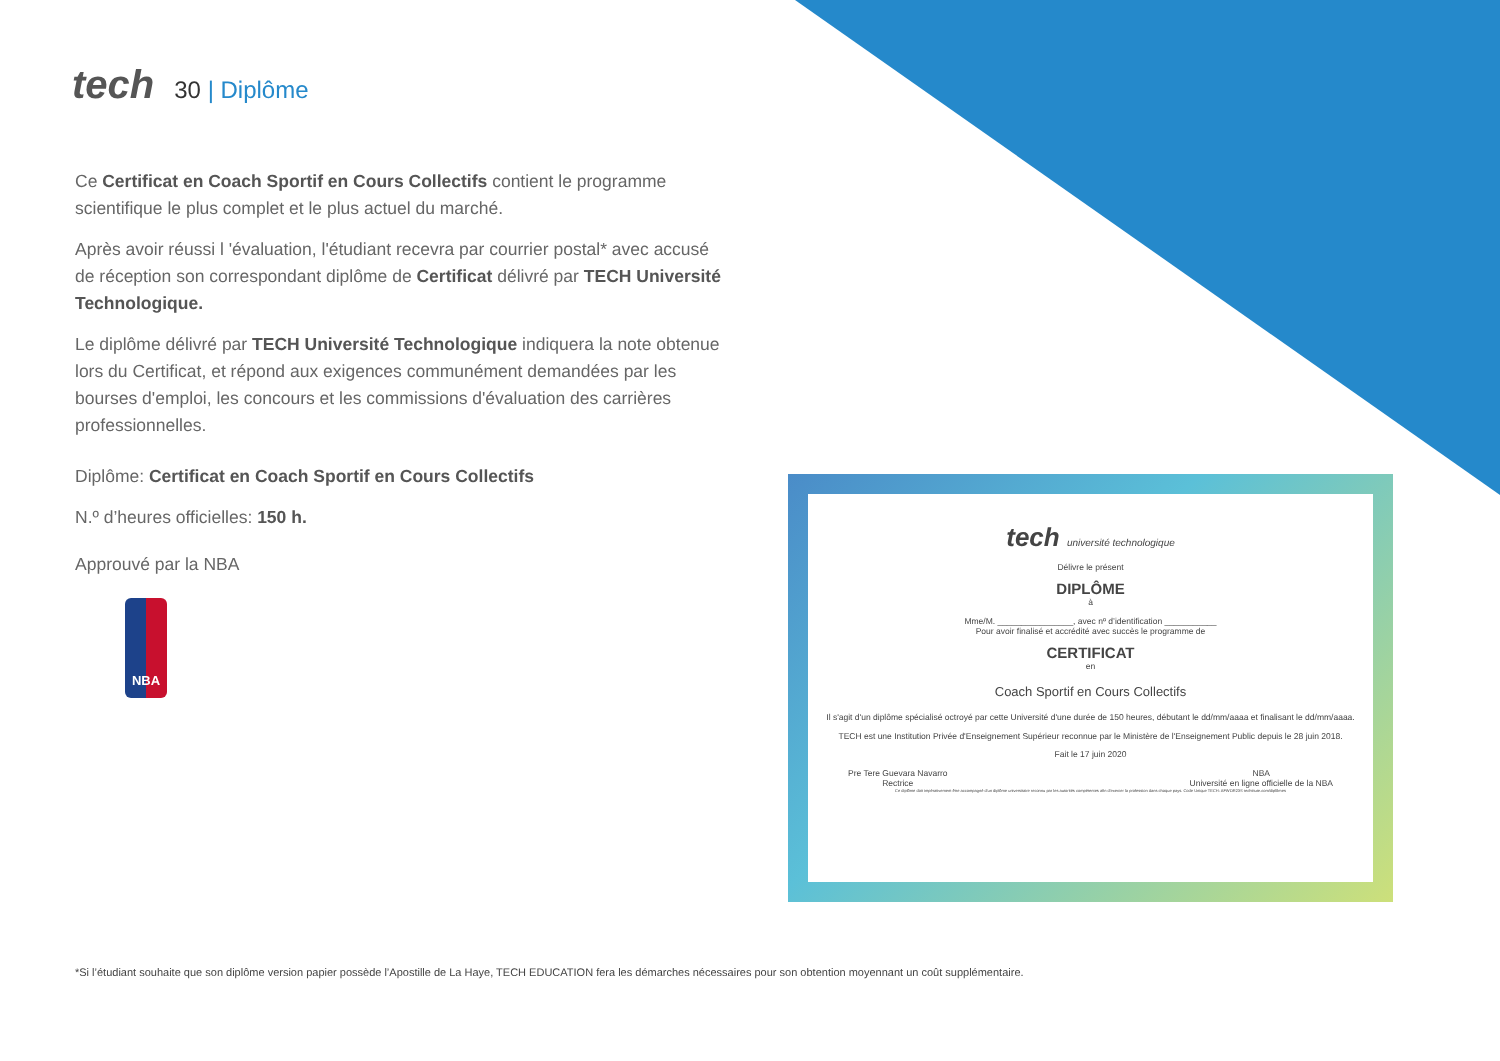tech
30 | Diplôme
Ce Certificat en Coach Sportif en Cours Collectifs contient le programme scientifique le plus complet et le plus actuel du marché.
Après avoir réussi l 'évaluation, l'étudiant recevra par courrier postal* avec accusé de réception son correspondant diplôme de Certificat délivré par TECH Université Technologique.
Le diplôme délivré par TECH Université Technologique indiquera la note obtenue lors du Certificat, et répond aux exigences communément demandées par les bourses d'emploi, les concours et les commissions d'évaluation des carrières professionnelles.
Diplôme: Certificat en Coach Sportif en Cours Collectifs
N.º d’heures officielles: 150 h.
Approuvé par la NBA
NBA
tech université technologique
Délivre le présent
DIPLÔME
à
Mme/M. ________________, avec nº d’identification ___________
Pour avoir finalisé et accrédité avec succès le programme de
CERTIFICAT
en
Coach Sportif en Cours Collectifs
Il s'agit d'un diplôme spécialisé octroyé par cette Université d'une durée de 150 heures, débutant le dd/mm/aaaa et finalisant le dd/mm/aaaa.
TECH est une Institution Privée d'Enseignement Supérieur reconnue par le Ministère de l'Enseignement Public depuis le 28 juin 2018.
Fait le 17 juin 2020
Pre Tere Guevara Navarro
Rectrice NBA
Université en ligne officielle de la NBA
Ce diplôme doit impérativement être accompagné d'un diplôme universitaire reconnu par les autorités compétentes afin d'exercer la profession dans chaque pays. Code Unique TECH: AFWOR23S techtitute.com/diplômes
*Si l’étudiant souhaite que son diplôme version papier possède l’Apostille de La Haye, TECH EDUCATION fera les démarches nécessaires pour son obtention moyennant un coût supplémentaire.